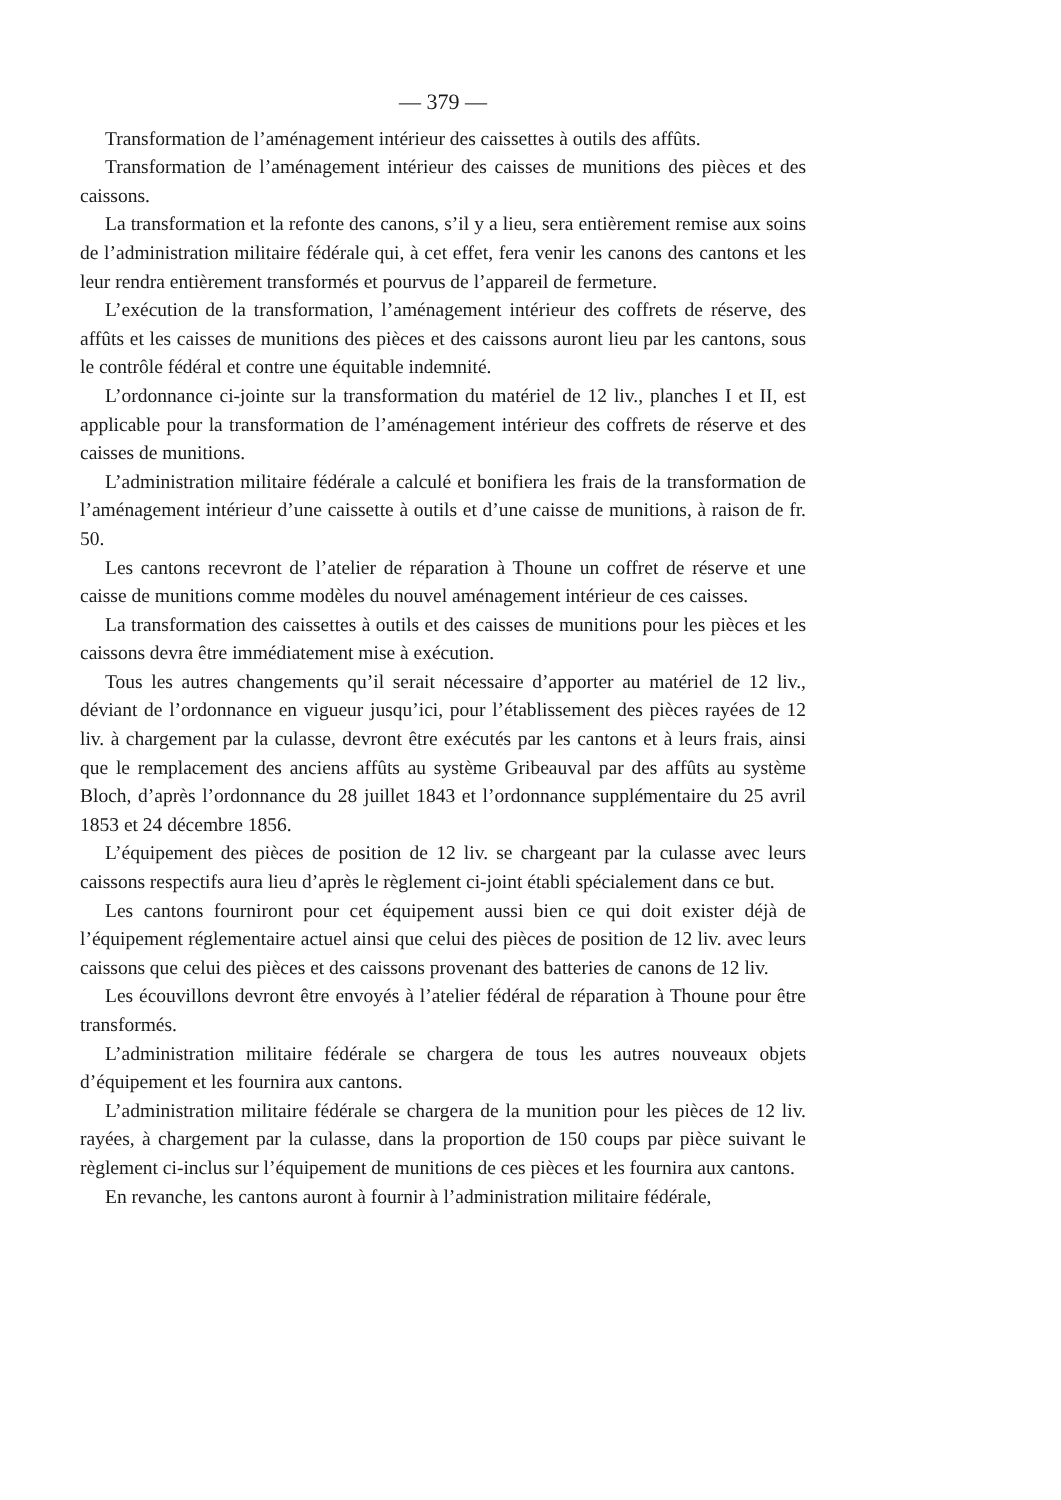— 379 —
Transformation de l’aménagement intérieur des caissettes à outils des affûts.
Transformation de l’aménagement intérieur des caisses de munitions des pièces et des caissons.
La transformation et la refonte des canons, s’il y a lieu, sera entièrement remise aux soins de l’administration militaire fédérale qui, à cet effet, fera venir les canons des cantons et les leur rendra entièrement transformés et pourvus de l’appareil de fermeture.
L’exécution de la transformation, l’aménagement intérieur des coffrets de réserve, des affûts et les caisses de munitions des pièces et des caissons auront lieu par les cantons, sous le contrôle fédéral et contre une équitable indemnité.
L’ordonnance ci-jointe sur la transformation du matériel de 12 liv., planches I et II, est applicable pour la transformation de l’aménagement intérieur des coffrets de réserve et des caisses de munitions.
L’administration militaire fédérale a calculé et bonifiera les frais de la transformation de l’aménagement intérieur d’une caissette à outils et d’une caisse de munitions, à raison de fr. 50.
Les cantons recevront de l’atelier de réparation à Thoune un coffret de réserve et une caisse de munitions comme modèles du nouvel aménagement intérieur de ces caisses.
La transformation des caissettes à outils et des caisses de munitions pour les pièces et les caissons devra être immédiatement mise à exécution.
Tous les autres changements qu’il serait nécessaire d’apporter au matériel de 12 liv., déviant de l’ordonnance en vigueur jusqu’ici, pour l’établissement des pièces rayées de 12 liv. à chargement par la culasse, devront être exécutés par les cantons et à leurs frais, ainsi que le remplacement des anciens affûts au système Gribeauval par des affûts au système Bloch, d’après l’ordonnance du 28 juillet 1843 et l’ordonnance supplémentaire du 25 avril 1853 et 24 décembre 1856.
L’équipement des pièces de position de 12 liv. se chargeant par la culasse avec leurs caissons respectifs aura lieu d’après le règlement ci-joint établi spécialement dans ce but.
Les cantons fourniront pour cet équipement aussi bien ce qui doit exister déjà de l’équipement réglementaire actuel ainsi que celui des pièces de position de 12 liv. avec leurs caissons que celui des pièces et des caissons provenant des batteries de canons de 12 liv.
Les écouvillons devront être envoyés à l’atelier fédéral de réparation à Thoune pour être transformés.
L’administration militaire fédérale se chargera de tous les autres nouveaux objets d’équipement et les fournira aux cantons.
L’administration militaire fédérale se chargera de la munition pour les pièces de 12 liv. rayées, à chargement par la culasse, dans la proportion de 150 coups par pièce suivant le règlement ci-inclus sur l’équipement de munitions de ces pièces et les fournira aux cantons.
En revanche, les cantons auront à fournir à l’administration militaire fédérale,